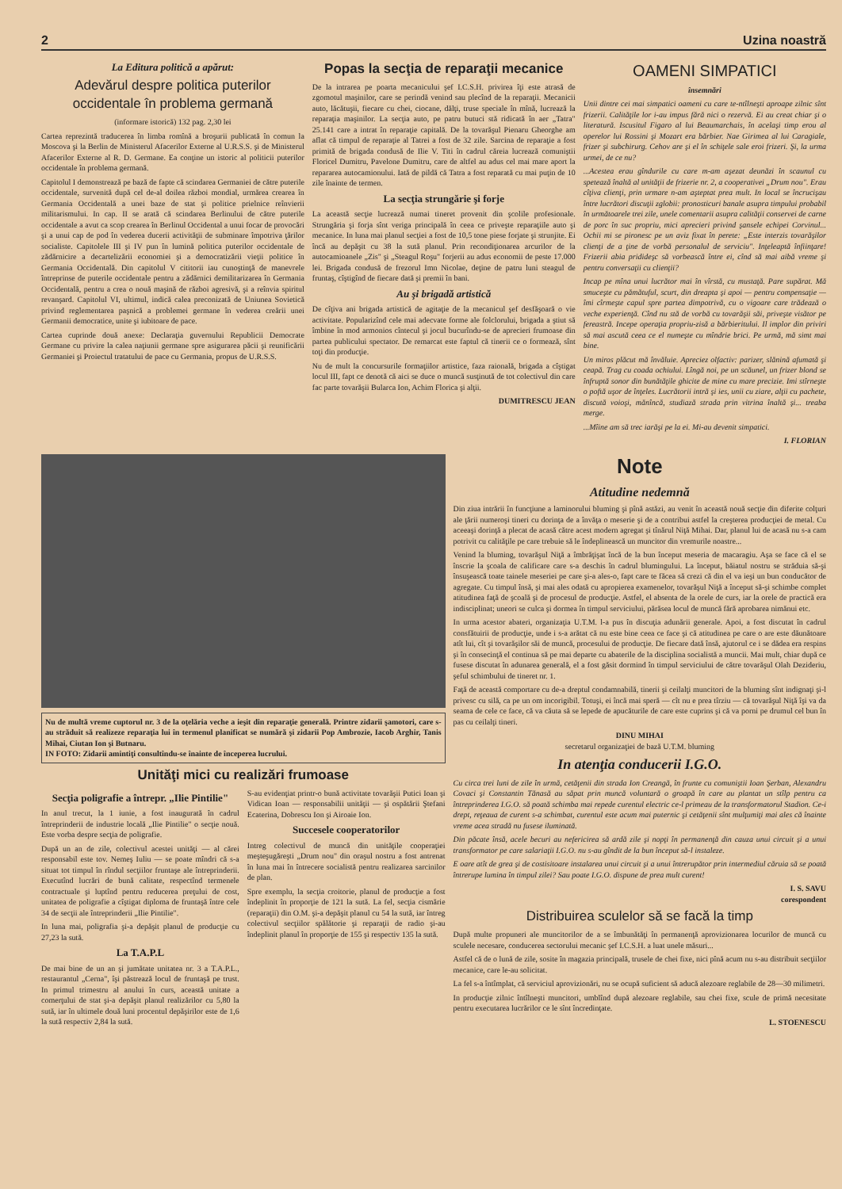2 Uzina noastră
La Editura politică a apărut:
Adevărul despre politica puterilor occidentale în problema germană
(informare istorică) 132 pag. 2,30 lei
Cartea reprezintă traducerea în limba romînă a broşurii publicată în comun la Moscova şi la Berlin de Ministerul Afacerilor Externe al U.R.S.S. şi de Ministerul Afacerilor Externe al R. D. Germane. Ea conţine un istoric al politicii puterilor occidentale în problema germană.
Capitolul I demonstrează pe bază de fapte că scindarea Germaniei de către puterile occidentale, survenită după cel de-al doilea război mondial, urmărea crearea în Germania Occidentală a unei baze de stat şi politice prielnice reînvierii militarismului. In cap. II se arată că scindarea Berlinului de către puterile occidentale a avut ca scop crearea în Berlinul Occidental a unui focar de provocări şi a unui cap de pod în vederea ducerii activităţii de subminare împotriva ţărilor socialiste. Capitolele III şi IV pun în lumină politica puterilor occidentale de zădărnicire a decartelizării economiei şi a democratizării vieţii politice în Germania Occidentală. Din capitolul V cititorii iau cunoştinţă de manevrele întreprinse de puterile occidentale pentru a zădărnici demilitarizarea în Germania Occidentală, pentru a crea o nouă maşină de război agresivă, şi a reînvia spiritul revanşard. Capitolul VI, ultimul, indică calea preconizată de Uniunea Sovietică privind reglementarea paşnică a problemei germane în vederea creării unei Germanii democratice, unite şi iubitoare de pace.
Cartea cuprinde două anexe: Declaraţia guvernului Republicii Democrate Germane cu privire la calea naţiunii germane spre asigurarea păcii şi reunificării Germaniei şi Proiectul tratatului de pace cu Germania, propus de U.R.S.S.
Popas la secţia de reparaţii mecanice
De la intrarea pe poarta mecanicului şef I.C.S.H. privirea îţi este atrasă de zgomotul maşinilor, care se perindă venind sau plecînd de la reparaţii. Mecanicii auto, lăcătuşii, fiecare cu chei, ciocane, dălţi, truse speciale în mînă, lucrează la reparaţia maşinilor. La secţia auto, pe patru butuci stă ridicată în aer „Tatra" 25.141 care a intrat în reparaţie capitală. De la tovarăşul Pienaru Gheorghe am aflat că timpul de reparaţie al Tatrei a fost de 32 zile. Sarcina de reparaţie a fost primită de brigada condusă de Ilie V. Titi în cadrul căreia lucrează comuniştii Floricel Dumitru, Pavelone Dumitru, care de altfel au adus cel mai mare aport la repararea autocamionului. Iată de pildă că Tatra a fost reparată cu mai puţin de 10 zile înainte de termen.
La secţia strungărie şi forje
La această secţie lucrează numai tineret provenit din şcolile profesionale. Strungăria şi forja sînt veriga principală în ceea ce priveşte reparaţiile auto şi mecanice. In luna mai planul secţiei a fost de 10,5 tone piese forjate şi strunjite. Ei încă au depăşit cu 38 la sută planul. Prin recondiţionarea arcurilor de la autocamioanele „Zis" şi „Steagul Roşu" forjerii au adus economii de peste 17.000 lei. Brigada condusă de frezorul Imn Nicolae, deţine de patru luni steagul de fruntaş, cîştigînd de fiecare dată şi premii în bani.
Au şi brigadă artistică
De cîţiva ani brigada artistică de agitaţie de la mecanicul şef desfăşoară o vie activitate. Popularizînd cele mai adecvate forme ale folclorului, brigada a ştiut să îmbine în mod armonios cîntecul şi jocul bucurîndu-se de aprecieri frumoase din partea publicului spectator. De remarcat este faptul că tinerii ce o formează, sînt toţi din producţie.
Nu de mult la concursurile formaţiilor artistice, faza raională, brigada a cîştigat locul III, fapt ce denotă că aici se duce o muncă susţinută de tot colectivul din care fac parte tovarăşii Bularca Ion, Achim Florica şi alţii.
DUMITRESCU JEAN
OAMENI SIMPATICI
însemnări
Unii dintre cei mai simpatici oameni cu care te-ntîlneşti aproape zilnic sînt frizerii. Calităţile lor i-au impus fără nici o rezervă. Ei au creat chiar şi o literatură. Iscusitul Figaro al lui Beaumarchais, în acelaşi timp erou al operelor lui Rossini şi Mozart era bărbier. Nae Girimea al lui Caragiale, frizer şi subchirurg. Cehov are şi el în schiţele sale eroi frizeri. Şi, la urma urmei, de ce nu?
...Acestea erau gîndurile cu care m-am aşezat deunăzi în scaunul cu spetează înaltă al unităţii de frizerie nr. 2, a cooperativei „Drum nou". Erau cîţiva clienţi, prin urmare n-am aşteptat prea mult. In local se încrucişau între lucrători discuţii zglobii: pronosticuri banale asupra timpului probabil în următoarele trei zile, unele comentarii asupra calităţii conservei de carne de porc în suc propriu, mici aprecieri privind şansele echipei Corvinul... Ochii mi se pironesc pe un aviz fixat în perete: „Este interzis tovarăşilor clienţi de a ţine de vorbă personalul de serviciu". Inţeleaptă înfiinţare! Frizerii abia pridideşc să vorbească între ei, cînd să mai aibă vreme şi pentru conversaţii cu clienţii?
Incap pe mîna unui lucrător mai în vîrstă, cu mustaţă. Pare supărat. Mă smuceşte cu pămătuful, scurt, din dreapta şi apoi — pentru compensaţie — îmi cîrmeşte capul spre partea dimpotrivă, cu o vigoare care trădează o veche experienţă. Cînd nu stă de vorbă cu tovarăşii săi, priveşte visător pe fereastră. Incepe operaţia propriu-zisă a bărbieritului. Il implor din priviri să mai ascută ceea ce el numeşte cu mîndrie brici. Pe urmă, mă simt mai bine.
Un miros plăcut mă învăluie. Apreciez olfactiv: parizer, slănină afumată şi ceapă. Trag cu coada ochiului. Lîngă noi, pe un scăunel, un frizer blond se înfruptă sonor din bunătăţile ghicite de mine cu mare precizie. Imi stîrneşte o poftă uşor de înţeles. Lucrătorii intră şi ies, unii cu ziare, alţii cu pachete, discută voioşi, mănîncă, studiază strada prin vitrina înaltă şi... treaba merge.
...Mîine am să trec iarăşi pe la ei. Mi-au devenit simpatici.
I. FLORIAN
Nu de multă vreme cuptorul nr. 3 de la oţelăria veche a ieşit din reparaţie generală. Printre zidarii şamotori, care s-au străduit să realizeze reparaţia lui în termenul planificat se numără şi zidarii Pop Ambrozie, Iacob Arghir, Tanis Mihai, Ciutan Ion şi Butnaru.
IN FOTO: Zidarii amintiţi consultîndu-se înainte de începerea lucrului.
Unităţi mici cu realizări frumoase
Secţia poligrafie a întrepr. „Ilie Pintilie"
In anul trecut, la 1 iunie, a fost inaugurată în cadrul întreprinderii de industrie locală „Ilie Pintilie" o secţie nouă. Este vorba despre secţia de poligrafie.
După un an de zile, colectivul acestei unităţi — al cărei responsabil este tov. Nemeş Iuliu — se poate mîndri că s-a situat tot timpul în rîndul secţiilor fruntaşe ale întreprinderii. Executînd lucrări de bună calitate, respectînd termenele contractuale şi luptînd pentru reducerea preţului de cost, unitatea de poligrafie a cîştigat diploma de fruntaşă între cele 34 de secţii ale întreprinderii „Ilie Pintilie".
In luna mai, poligrafia şi-a depăşit planul de producţie cu 27,23 la sută.
La T.A.P.L
De mai bine de un an şi jumătate unitatea nr. 3 a T.A.P.L., restaurantul „Cerna", îşi păstrează locul de fruntaşă pe trust. In primul trimestru al anului în curs, această unitate a comerţului de stat şi-a depăşit planul realizărilor cu 5,80 la sută, iar în ultimele două luni procentul depăşirilor este de 1,6 la sută respectiv 2,84 la sută.
S-au evidenţiat printr-o bună activitate tovarăşii Putici Ioan şi Vidican Ioan — responsabilii unităţii — şi ospătării Ştefani Ecaterina, Dobrescu Ion şi Airoaie Ion.
Succesele cooperatorilor
Intreg colectivul de muncă din unităţile cooperaţiei meşteşugăreşti „Drum nou" din oraşul nostru a fost antrenat în luna mai în întrecere socialistă pentru realizarea sarcinilor de plan.
Spre exemplu, la secţia croitorie, planul de producţie a fost îndeplinit în proporţie de 121 la sută. La fel, secţia cismărie (reparaţii) din O.M. şi-a depăşit planul cu 54 la sută, iar întreg colectivul secţiilor spălătorie şi reparaţii de radio şi-au îndeplinit planul în proporţie de 155 şi respectiv 135 la sută.
Note
Atitudine nedemnă
Din ziua intrării în funcţiune a laminorului bluming şi pînă astăzi, au venit în această nouă secţie din diferite colţuri ale ţării numeroşi tineri cu dorinţa de a învăţa o meserie şi de a contribui astfel la creşterea producţiei de metal. Cu aceeaşi dorinţă a plecat de acasă către acest modern agregat şi tînărul Niţă Mihai. Dar, planul lui de acasă nu s-a cam potrivit cu calităţile pe care trebuie să le îndeplinească un muncitor din vremurile noastre...
Venind la bluming, tovarăşul Niţă a îmbrăţişat încă de la bun început meseria de macaragiu. Aşa se face că el se înscrie la şcoala de calificare care s-a deschis în cadrul blumingului. La început, băiatul nostru se străduia să-şi însuşească toate tainele meseriei pe care şi-a ales-o, fapt care te făcea să crezi că din el va ieşi un bun conducător de agregate. Cu timpul însă, şi mai ales odată cu apropierea examenelor, tovarăşul Niţă a început să-şi schimbe complet atitudinea faţă de şcoală şi de procesul de producţie. Astfel, el absenta de la orele de curs, iar la orele de practică era indisciplinat; uneori se culca şi dormea în timpul serviciului, părăsea locul de muncă fără aprobarea nimănui etc.
In urma acestor abateri, organizaţia U.T.M. l-a pus în discuţia adunării generale. Apoi, a fost discutat în cadrul consfătuirii de producţie, unde i s-a arătat că nu este bine ceea ce face şi că atitudinea pe care o are este dăunătoare atît lui, cît şi tovarăşilor săi de muncă, procesului de producţie. De fiecare dată însă, ajutorul ce i se dădea era respins şi în consecinţă el continua să pe mai departe cu abaterile de la disciplina socialistă a muncii. Mai mult, chiar după ce fusese discutat în adunarea generală, el a fost găsit dormind în timpul serviciului de către tovarăşul Olah Dezideriu, şeful schimbului de tineret nr. 1.
Faţă de această comportare cu de-a dreptul condamnabilă, tinerii şi ceilalţi muncitori de la bluming sînt indignaţi şi-l privesc cu silă, ca pe un om incorigibil. Totuşi, ei încă mai speră — cît nu e prea tîrziu — că tovarăşul Niţă îşi va da seama de cele ce face, că va căuta să se lepede de apucăturile de care este cuprins şi că va porni pe drumul cel bun în pas cu ceilalţi tineri.
DINU MIHAI
secretarul organizaţiei de bază U.T.M. bluming
In atenţia conducerii I.G.O.
Cu circa trei luni de zile în urmă, cetăţenii din strada Ion Creangă, în frunte cu comuniştii Ioan Şerban, Alexandru Covaci şi Constantin Tănasă au săpat prin muncă voluntară o groapă în care au plantat un stîlp pentru ca întreprinderea I.G.O. să poată schimba mai repede curentul electric ce-l primeau de la transformatorul Stadion. Ce-i drept, reţeaua de curent s-a schimbat, curentul este acum mai puternic şi cetăţenii sînt mulţumiţi mai ales că înainte vreme acea stradă nu fusese iluminată.
Din păcate însă, acele becuri au nefericirea să ardă zile şi nopţi în permanenţă din cauza unui circuit şi a unui transformator pe care salariaţii I.G.O. nu s-au gîndit de la bun început să-l instaleze.
E oare atît de grea şi de costisitoare instalarea unui circuit şi a unui întrerupător prin intermediul căruia să se poată întrerupe lumina în timpul zilei? Sau poate I.G.O. dispune de prea mult curent!
I. S. SAVU
corespondent
Distribuirea sculelor să se facă la timp
După multe propuneri ale muncitorilor de a se îmbunătăţi în permanenţă aprovizionarea locurilor de muncă cu sculele necesare, conducerea sectorului mecanic şef I.C.S.H. a luat unele măsuri...
Astfel că de o lună de zile, sosite în magazia principală, trusele de chei fixe, nici pînă acum nu s-au distribuit secţiilor mecanice, care le-au solicitat.
La fel s-a întîmplat, că serviciul aprovizionări, nu se ocupă suficient să aducă alezoare reglabile de 28—30 milimetri.
In producţie zilnic întîlneşti muncitori, umblînd după alezoare reglabile, sau chei fixe, scule de primă necesitate pentru executarea lucrărilor ce le sînt încredinţate.
L. STOENESCU